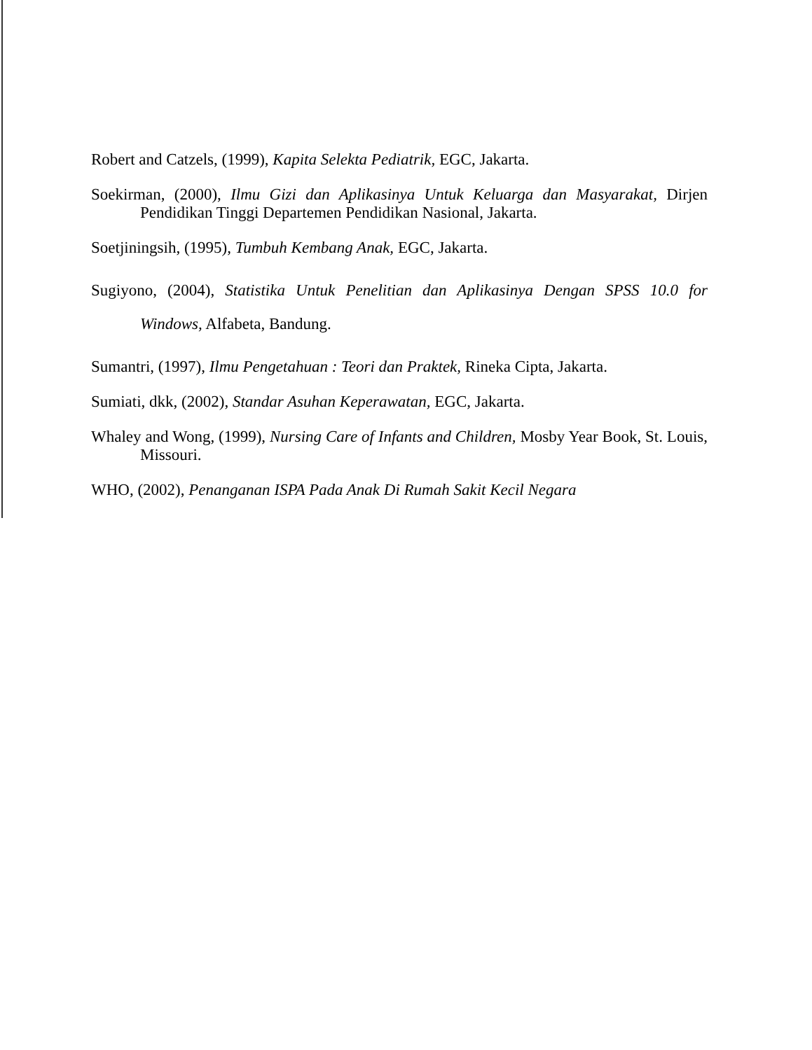Robert and Catzels, (1999), Kapita Selekta Pediatrik, EGC, Jakarta.
Soekirman, (2000), Ilmu Gizi dan Aplikasinya Untuk Keluarga dan Masyarakat, Dirjen Pendidikan Tinggi Departemen Pendidikan Nasional, Jakarta.
Soetjiningsih, (1995), Tumbuh Kembang Anak, EGC, Jakarta.
Sugiyono, (2004), Statistika Untuk Penelitian dan Aplikasinya Dengan SPSS 10.0 for Windows, Alfabeta, Bandung.
Sumantri, (1997), Ilmu Pengetahuan : Teori dan Praktek, Rineka Cipta, Jakarta.
Sumiati, dkk, (2002), Standar Asuhan Keperawatan, EGC, Jakarta.
Whaley and Wong, (1999), Nursing Care of Infants and Children, Mosby Year Book, St. Louis, Missouri.
WHO, (2002), Penanganan ISPA Pada Anak Di Rumah Sakit Kecil Negara